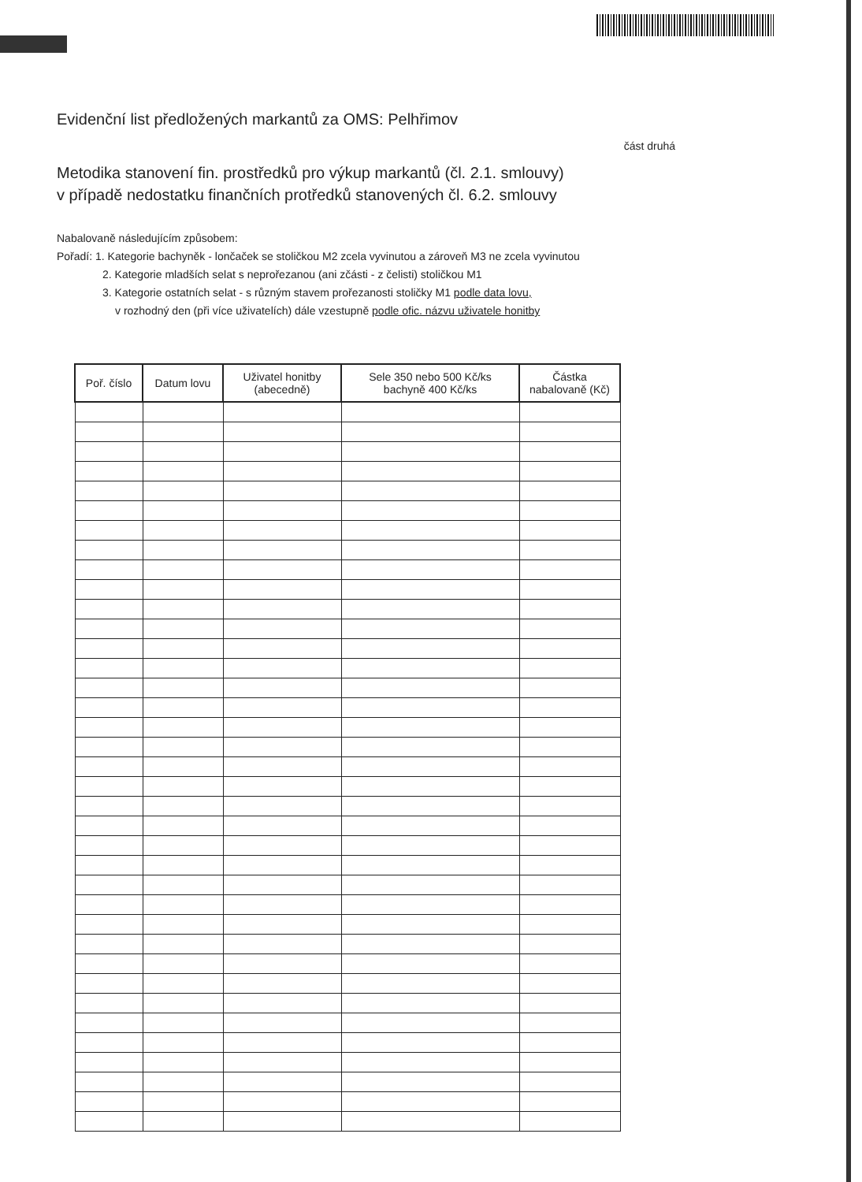Evidenční list předložených markantů za OMS: Pelhřimov
část druhá
Metodika stanovení fin. prostředků pro výkup markantů (čl. 2.1. smlouvy)
v případě nedostatku finančních protředků stanovených čl. 6.2. smlouvy
Nabalovaně následujícím způsobem:
Pořadí: 1. Kategorie bachyněk - lončaček se stoličkou M2 zcela vyvinutou a zároveň M3 ne zcela vyvinutou
2. Kategorie mladších selat s neprořezanou (ani zčásti - z čelisti) stoličkou M1
3. Kategorie ostatních selat - s různým stavem prořezanosti stoličky M1 podle data lovu,
v rozhodný den (při více uživatelích) dále vzestupně podle ofic. názvu uživatele honitby
| Poř. číslo | Datum lovu | Uživatel honitby (abecedně) | Sele 350 nebo 500 Kč/ks bachyně 400 Kč/ks | Částka nabalovaně (Kč) |
| --- | --- | --- | --- | --- |